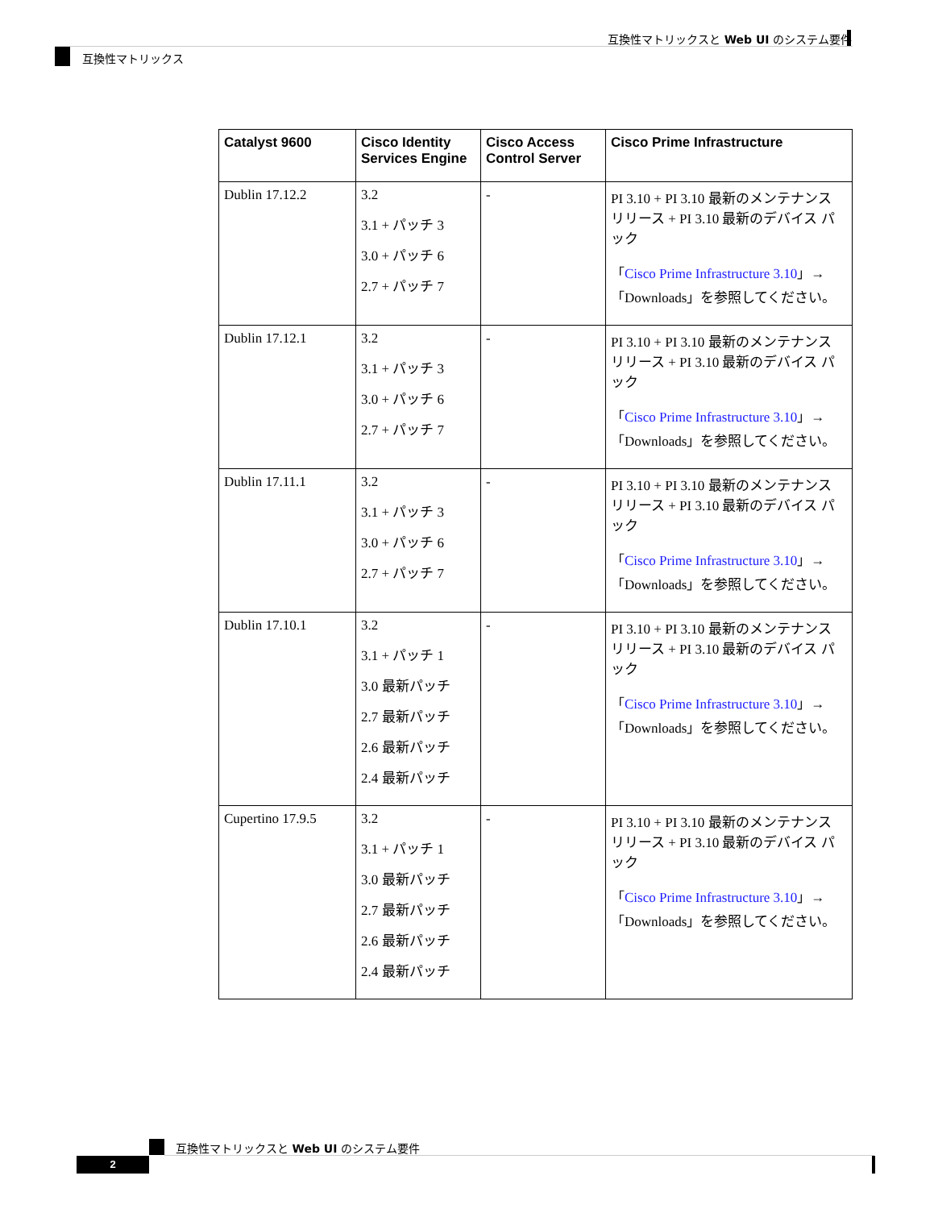互換性マトリックスと Web UI のシステム要件
互換性マトリックス
| Catalyst 9600 | Cisco Identity Services Engine | Cisco Access Control Server | Cisco Prime Infrastructure |
| --- | --- | --- | --- |
| Dublin 17.12.2 | 3.2 3.1 + パッチ 3 3.0 + パッチ 6 2.7 + パッチ 7 | - | PI 3.10 + PI 3.10 最新のメンテナンス リリース + PI 3.10 最新のデバイス パック 「 Cisco Prime Infrastructure 3.10 」→「Downloads」を参照してください。 |
| Dublin 17.12.1 | 3.2 3.1 + パッチ 3 3.0 + パッチ 6 2.7 + パッチ 7 | - | PI 3.10 + PI 3.10 最新のメンテナンス リリース + PI 3.10 最新のデバイス パック 「 Cisco Prime Infrastructure 3.10 」→「Downloads」を参照してください。 |
| Dublin 17.11.1 | 3.2 3.1 + パッチ 3 3.0 + パッチ 6 2.7 + パッチ 7 | - | PI 3.10 + PI 3.10 最新のメンテナンス リリース + PI 3.10 最新のデバイス パック 「 Cisco Prime Infrastructure 3.10 」→「Downloads」を参照してください。 |
| Dublin 17.10.1 | 3.2 3.1 + パッチ 1 3.0 最新パッチ 2.7 最新パッチ 2.6 最新パッチ 2.4 最新パッチ | - | PI 3.10 + PI 3.10 最新のメンテナンス リリース + PI 3.10 最新のデバイス パック 「 Cisco Prime Infrastructure 3.10 」→「Downloads」を参照してください。 |
| Cupertino 17.9.5 | 3.2 3.1 + パッチ 1 3.0 最新パッチ 2.7 最新パッチ 2.6 最新パッチ 2.4 最新パッチ | - | PI 3.10 + PI 3.10 最新のメンテナンス リリース + PI 3.10 最新のデバイス パック 「 Cisco Prime Infrastructure 3.10 」→「Downloads」を参照してください。 |
互換性マトリックスと Web UI のシステム要件
2